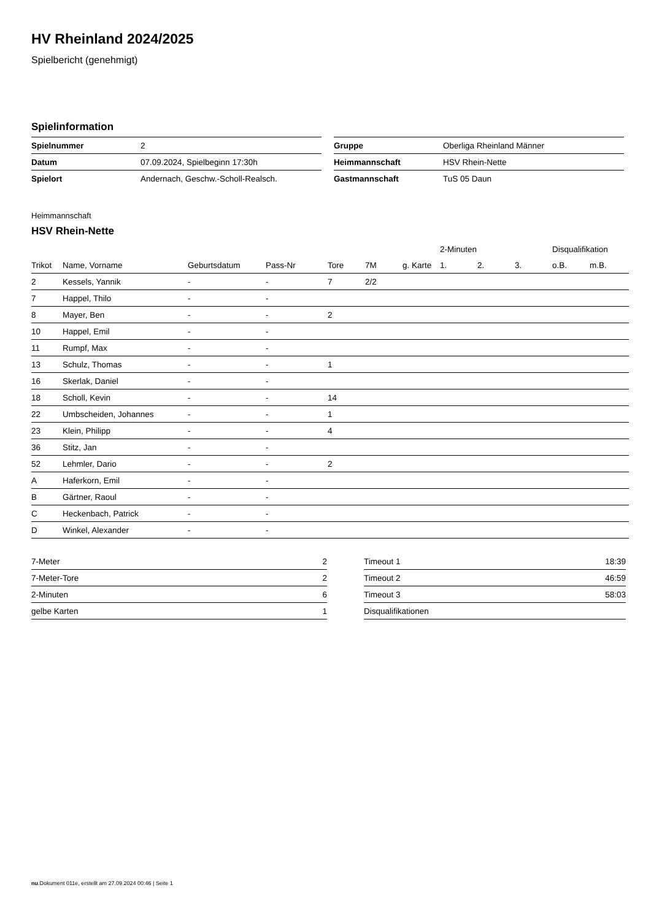HV Rheinland 2024/2025
Spielbericht (genehmigt)
Spielinformation
| Spielnummer | 2 |
| Datum | 07.09.2024, Spielbeginn 17:30h |
| Spielort | Andernach, Geschw.-Scholl-Realsch. |
| Gruppe | Oberliga Rheinland Männer |
| Heimmannschaft | HSV Rhein-Nette |
| Gastmannschaft | TuS 05 Daun |
Heimmannschaft
HSV Rhein-Nette
| | | | | | | | 2-Minuten | | | Disqualifikation | |
| --- | --- | --- | --- | --- | --- | --- | --- | --- | --- | --- | --- |
| Trikot | Name, Vorname | Geburtsdatum | Pass-Nr | Tore | 7M | g. Karte | 1. | 2. | 3. | o.B. | m.B. |
| 2 | Kessels, Yannik | - | - | 7 | 2/2 | | | | | | |
| 7 | Happel, Thilo | - | - | | | | | | | | |
| 8 | Mayer, Ben | - | - | 2 | | | | | | | |
| 10 | Happel, Emil | - | - | | | | | | | | |
| 11 | Rumpf, Max | - | - | | | | | | | | |
| 13 | Schulz, Thomas | - | - | 1 | | | | | | | |
| 16 | Skerlak, Daniel | - | - | | | | | | | | |
| 18 | Scholl, Kevin | - | - | 14 | | | | | | | |
| 22 | Umbscheiden, Johannes | - | - | 1 | | | | | | | |
| 23 | Klein, Philipp | - | - | 4 | | | | | | | |
| 36 | Stitz, Jan | - | - | | | | | | | | |
| 52 | Lehmler, Dario | - | - | 2 | | | | | | | |
| A | Haferkorn, Emil | - | - | | | | | | | | |
| B | Gärtner, Raoul | - | - | | | | | | | | |
| C | Heckenbach, Patrick | - | - | | | | | | | | |
| D | Winkel, Alexander | - | - | | | | | | | | |
| 7-Meter | 2 |
| 7-Meter-Tore | 2 |
| 2-Minuten | 6 |
| gelbe Karten | 1 |
| Timeout 1 | 18:39 |
| Timeout 2 | 46:59 |
| Timeout 3 | 58:03 |
| Disqualifikationen | |
nu.Dokument 011e, erstellt am 27.09.2024 00:46 | Seite 1